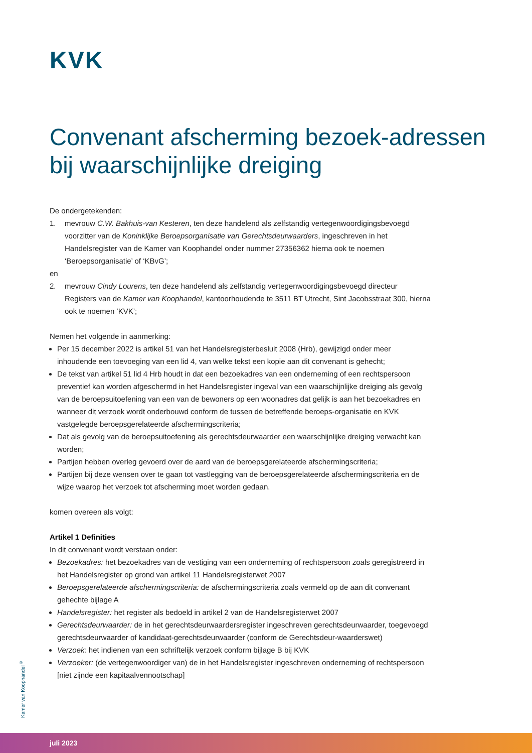KVK
Convenant afscherming bezoek-adressen bij waarschijnlijke dreiging
De ondergetekenden:
1. mevrouw C.W. Bakhuis-van Kesteren, ten deze handelend als zelfstandig vertegenwoordigingsbevoegd voorzitter van de Koninklijke Beroepsorganisatie van Gerechtsdeurwaarders, ingeschreven in het Handelsregister van de Kamer van Koophandel onder nummer 27356362 hierna ook te noemen ‘Beroepsorganisatie’ of ‘KBvG’;
en
2. mevrouw Cindy Lourens, ten deze handelend als zelfstandig vertegenwoordigingsbevoegd directeur Registers van de Kamer van Koophandel, kantoorhoudende te 3511 BT Utrecht, Sint Jacobsstraat 300, hierna ook te noemen ‘KVK’;
Nemen het volgende in aanmerking:
Per 15 december 2022 is artikel 51 van het Handelsregisterbesluit 2008 (Hrb), gewijzigd onder meer inhoudende een toevoeging van een lid 4, van welke tekst een kopie aan dit convenant is gehecht;
De tekst van artikel 51 lid 4 Hrb houdt in dat een bezoekadres van een onderneming of een rechtspersoon preventief kan worden afgeschermd in het Handelsregister ingeval van een waarschijnlijke dreiging als gevolg van de beroepsuitoefening van een van de bewoners op een woonadres dat gelijk is aan het bezoekadres en wanneer dit verzoek wordt onderbouwd conform de tussen de betreffende beroeps-organisatie en KVK vastgelegde beroepsgerelateerde afschermingscriteria;
Dat als gevolg van de beroepsuitoefening als gerechtsdeurwaarder een waarschijnlijke dreiging verwacht kan worden;
Partijen hebben overleg gevoerd over de aard van de beroepsgerelateerde afschermingscriteria;
Partijen bij deze wensen over te gaan tot vastlegging van de beroepsgerelateerde afschermingscriteria en de wijze waarop het verzoek tot afscherming moet worden gedaan.
komen overeen als volgt:
Artikel 1 Definities
In dit convenant wordt verstaan onder:
Bezoekadres: het bezoekadres van de vestiging van een onderneming of rechtspersoon zoals geregistreerd in het Handelsregister op grond van artikel 11 Handelsregisterwet 2007
Beroepsgerelateerde afschermingscriteria: de afschermingscriteria zoals vermeld op de aan dit convenant gehechte bijlage A
Handelsregister: het register als bedoeld in artikel 2 van de Handelsregisterwet 2007
Gerechtsdeurwaarder: de in het gerechtsdeurwaardersregister ingeschreven gerechtsdeurwaarder, toegevoegd gerechtsdeurwaarder of kandidaat-gerechtsdeurwaarder (conform de Gerechtsdeur-waarderswet)
Verzoek: het indienen van een schriftelijk verzoek conform bijlage B bij KVK
Verzoeker: (de vertegenwoordiger van) de in het Handelsregister ingeschreven onderneming of rechtspersoon [niet zijnde een kapitaalvennootschap]
Kamer van Koophandel<sup>®</sup>
juli 2023